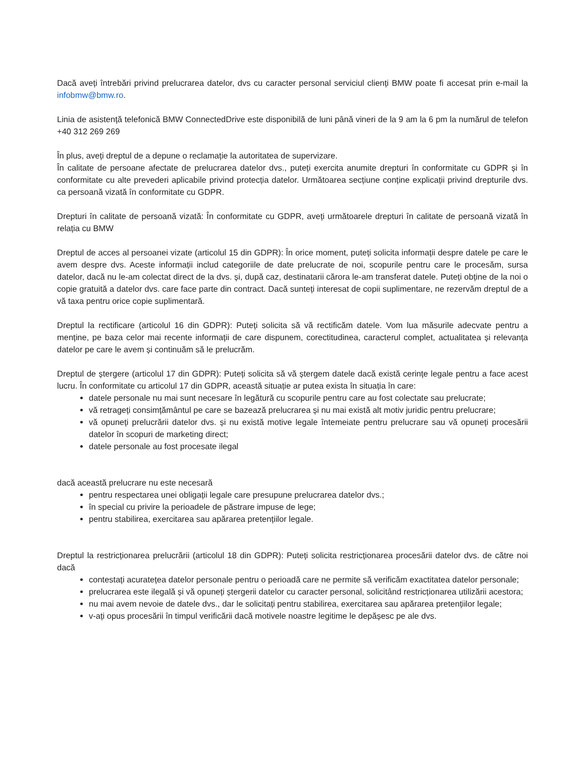Dacă aveți întrebări privind prelucrarea datelor, dvs cu caracter personal serviciul clienți BMW poate fi accesat prin e-mail la infobmw@bmw.ro.
Linia de asistență telefonică BMW ConnectedDrive este disponibilă de luni până vineri de la 9 am la 6 pm la numărul de telefon +40 312 269 269
În plus, aveți dreptul de a depune o reclamație la autoritatea de supervizare.
În calitate de persoane afectate de prelucrarea datelor dvs., puteți exercita anumite drepturi în conformitate cu GDPR și în conformitate cu alte prevederi aplicabile privind protecția datelor. Următoarea secțiune conține explicații privind drepturile dvs. ca persoană vizată în conformitate cu GDPR.
Drepturi în calitate de persoană vizată: În conformitate cu GDPR, aveți următoarele drepturi în calitate de persoană vizată în relația cu BMW
Dreptul de acces al persoanei vizate (articolul 15 din GDPR): În orice moment, puteți solicita informații despre datele pe care le avem despre dvs. Aceste informații includ categoriile de date prelucrate de noi, scopurile pentru care le procesăm, sursa datelor, dacă nu le-am colectat direct de la dvs. și, după caz, destinatarii cărora le-am transferat datele. Puteți obține de la noi o copie gratuită a datelor dvs. care face parte din contract. Dacă sunteți interesat de copii suplimentare, ne rezervăm dreptul de a vă taxa pentru orice copie suplimentară.
Dreptul la rectificare (articolul 16 din GDPR): Puteți solicita să vă rectificăm datele. Vom lua măsurile adecvate pentru a menține, pe baza celor mai recente informații de care dispunem, corectitudinea, caracterul complet, actualitatea și relevanța datelor pe care le avem și continuăm să le prelucrăm.
Dreptul de ștergere (articolul 17 din GDPR): Puteți solicita să vă ștergem datele dacă există cerințe legale pentru a face acest lucru. În conformitate cu articolul 17 din GDPR, această situație ar putea exista în situația în care:
datele personale nu mai sunt necesare în legătură cu scopurile pentru care au fost colectate sau prelucrate;
vă retrageți consimțământul pe care se bazează prelucrarea și nu mai există alt motiv juridic pentru prelucrare;
vă opuneți prelucrării datelor dvs. și nu există motive legale întemeiate pentru prelucrare sau vă opuneți procesării datelor în scopuri de marketing direct;
datele personale au fost procesate ilegal
dacă această prelucrare nu este necesară
pentru respectarea unei obligații legale care presupune prelucrarea datelor dvs.;
în special cu privire la perioadele de păstrare impuse de lege;
pentru stabilirea, exercitarea sau apărarea pretențiilor legale.
Dreptul la restricționarea prelucrării (articolul 18 din GDPR): Puteți solicita restricționarea procesării datelor dvs. de către noi dacă
contestați acuratețea datelor personale pentru o perioadă care ne permite să verificăm exactitatea datelor personale;
prelucrarea este ilegală și vă opuneți ștergerii datelor cu caracter personal, solicitând restricționarea utilizării acestora;
nu mai avem nevoie de datele dvs., dar le solicitați pentru stabilirea, exercitarea sau apărarea pretențiilor legale;
v-ați opus procesării în timpul verificării dacă motivele noastre legitime le depășesc pe ale dvs.